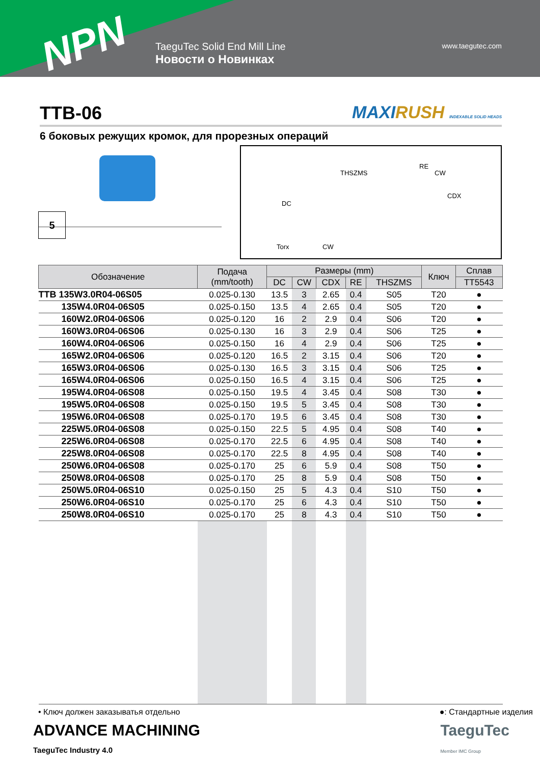NPN
TaeguTec Solid End Mill Line
Новости о Новинках
www.taegutec.com
TTB-06 MAXIRUSH INDEXABLE SOLID HEADS
6 боковых режущих кромок, для прорезных операций
5
DC
THSZMS
Torx CW
RE
CW
CDX
| Обозначение | Подача (mm/tooth) | Размеры (mm) | | | | | Ключ | Сплав |
| --- | --- | --- | --- | --- | --- | --- | --- | --- |
| | | DC | CW | CDX | RE | THSZMS | | TT5543 |
| TTB 135W3.0R04-06S05 | 0.025-0.130 | 13.5 | 3 | 2.65 | 0.4 | S05 | T20 | ● |
| 135W4.0R04-06S05 | 0.025-0.150 | 13.5 | 4 | 2.65 | 0.4 | S05 | T20 | ● |
| 160W2.0R04-06S06 | 0.025-0.120 | 16 | 2 | 2.9 | 0.4 | S06 | T20 | ● |
| 160W3.0R04-06S06 | 0.025-0.130 | 16 | 3 | 2.9 | 0.4 | S06 | T25 | ● |
| 160W4.0R04-06S06 | 0.025-0.150 | 16 | 4 | 2.9 | 0.4 | S06 | T25 | ● |
| 165W2.0R04-06S06 | 0.025-0.120 | 16.5 | 2 | 3.15 | 0.4 | S06 | T20 | ● |
| 165W3.0R04-06S06 | 0.025-0.130 | 16.5 | 3 | 3.15 | 0.4 | S06 | T25 | ● |
| 165W4.0R04-06S06 | 0.025-0.150 | 16.5 | 4 | 3.15 | 0.4 | S06 | T25 | ● |
| 195W4.0R04-06S08 | 0.025-0.150 | 19.5 | 4 | 3.45 | 0.4 | S08 | T30 | ● |
| 195W5.0R04-06S08 | 0.025-0.150 | 19.5 | 5 | 3.45 | 0.4 | S08 | T30 | ● |
| 195W6.0R04-06S08 | 0.025-0.170 | 19.5 | 6 | 3.45 | 0.4 | S08 | T30 | ● |
| 225W5.0R04-06S08 | 0.025-0.150 | 22.5 | 5 | 4.95 | 0.4 | S08 | T40 | ● |
| 225W6.0R04-06S08 | 0.025-0.170 | 22.5 | 6 | 4.95 | 0.4 | S08 | T40 | ● |
| 225W8.0R04-06S08 | 0.025-0.170 | 22.5 | 8 | 4.95 | 0.4 | S08 | T40 | ● |
| 250W6.0R04-06S08 | 0.025-0.170 | 25 | 6 | 5.9 | 0.4 | S08 | T50 | ● |
| 250W8.0R04-06S08 | 0.025-0.170 | 25 | 8 | 5.9 | 0.4 | S08 | T50 | ● |
| 250W5.0R04-06S10 | 0.025-0.150 | 25 | 5 | 4.3 | 0.4 | S10 | T50 | ● |
| 250W6.0R04-06S10 | 0.025-0.170 | 25 | 6 | 4.3 | 0.4 | S10 | T50 | ● |
| 250W8.0R04-06S10 | 0.025-0.170 | 25 | 8 | 4.3 | 0.4 | S10 | T50 | ● |
• Ключ должен заказыватья отдельно ●: Стандартные изделия
ADVANCE MACHINING
TaeguTec Industry 4.0 TaeguTec
Member IMC Group